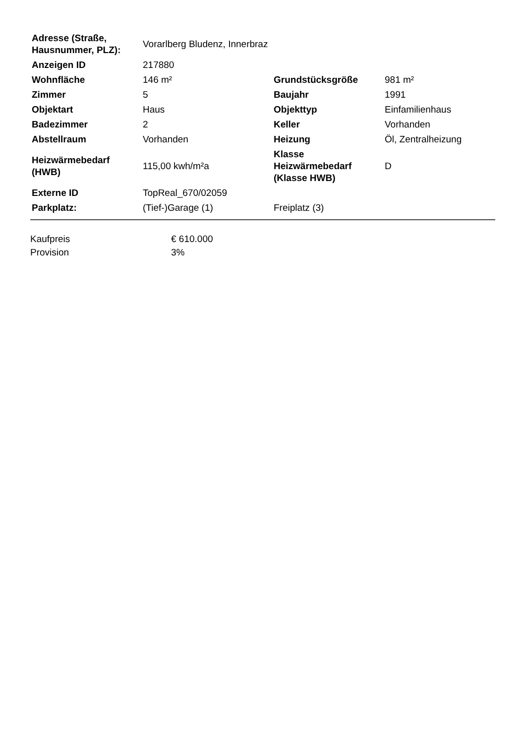| Adresse (Straße, Hausnummer, PLZ): | Vorarlberg Bludenz, Innerbraz | | |
| Anzeigen ID | 217880 | | |
| Wohnfläche | 146 m² | Grundstücksgröße | 981 m² |
| Zimmer | 5 | Baujahr | 1991 |
| Objektart | Haus | Objekttyp | Einfamilienhaus |
| Badezimmer | 2 | Keller | Vorhanden |
| Abstellraum | Vorhanden | Heizung | Öl, Zentralheizung |
| Heizwärmebedarf (HWB) | 115,00 kwh/m²a | Klasse Heizwärmebedarf (Klasse HWB) | D |
| Externe ID | TopReal_670/02059 | | |
| Parkplatz: | (Tief-)Garage (1) | Freiplatz (3) | |
| Kaufpreis | € 610.000 |
| Provision | 3% |